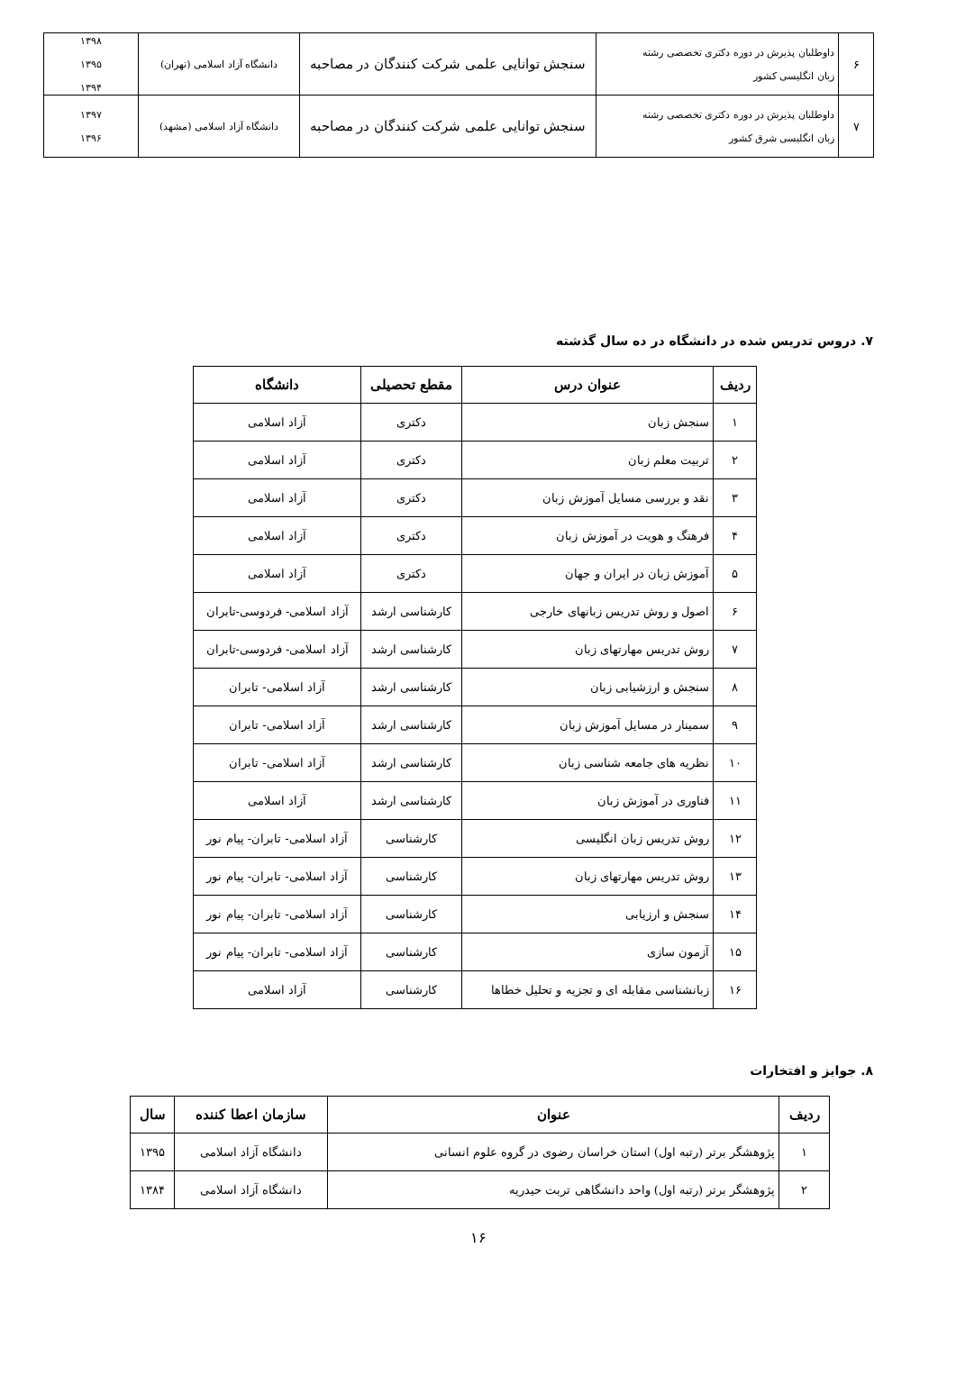| ۶ | داوطلبان پذیرش در دوره دکتری تخصصی رشته زبان انگلیسی کشور | سنجش توانایی علمی شرکت کنندگان در مصاحبه | دانشگاه آزاد اسلامی (تهران) | ۱۳۹۸ ۱۳۹۵ ۱۳۹۴ |
| ۷ | داوطلبان پذیرش در دوره دکتری تخصصی رشته زبان انگلیسی شرق کشور | سنجش توانایی علمی شرکت کنندگان در مصاحبه | دانشگاه آزاد اسلامی (مشهد) | ۱۳۹۷ ۱۳۹۶ |
۷. دروس تدریس شده در دانشگاه در ده سال گذشته
| ردیف | عنوان درس | مقطع تحصیلی | دانشگاه |
| --- | --- | --- | --- |
| ۱ | سنجش زبان | دکتری | آزاد اسلامی |
| ۲ | تربیت معلم زبان | دکتری | آزاد اسلامی |
| ۳ | نقد و بررسی مسایل آموزش زبان | دکتری | آزاد اسلامی |
| ۴ | فرهنگ و هویت در آموزش زبان | دکتری | آزاد اسلامی |
| ۵ | آموزش زبان در ایران و جهان | دکتری | آزاد اسلامی |
| ۶ | اصول و روش تدریس زبانهای خارجی | کارشناسی ارشد | آزاد اسلامی- فردوسی-تابران |
| ۷ | روش تدریس مهارتهای زبان | کارشناسی ارشد | آزاد اسلامی- فردوسی-تابران |
| ۸ | سنجش و ارزشیابی زبان | کارشناسی ارشد | آزاد اسلامی- تابران |
| ۹ | سمینار در مسایل آموزش زبان | کارشناسی ارشد | آزاد اسلامی- تابران |
| ۱۰ | نظریه های جامعه شناسی زبان | کارشناسی ارشد | آزاد اسلامی- تابران |
| ۱۱ | فناوری در آموزش زبان | کارشناسی ارشد | آزاد اسلامی |
| ۱۲ | روش تدریس زبان انگلیسی | کارشناسی | آزاد اسلامی- تابران- پیام نور |
| ۱۳ | روش تدریس مهارتهای زبان | کارشناسی | آزاد اسلامی- تابران- پیام نور |
| ۱۴ | سنجش و ارزیابی | کارشناسی | آزاد اسلامی- تابران- پیام نور |
| ۱۵ | آزمون سازی | کارشناسی | آزاد اسلامی- تابران- پیام نور |
| ۱۶ | زبانشناسی مقابله ای و تجزیه و تحلیل خطاها | کارشناسی | آزاد اسلامی |
۸. جوایز و افتخارات
| ردیف | عنوان | سازمان اعطا کننده | سال |
| --- | --- | --- | --- |
| ۱ | پژوهشگر برتر (رتبه اول) استان خراسان رضوی در گروه علوم انسانی | دانشگاه آزاد اسلامی | ۱۳۹۵ |
| ۲ | پژوهشگر برتر (رتبه اول) واحد دانشگاهی تربت حیدریه | دانشگاه آزاد اسلامی | ۱۳۸۴ |
۱۶